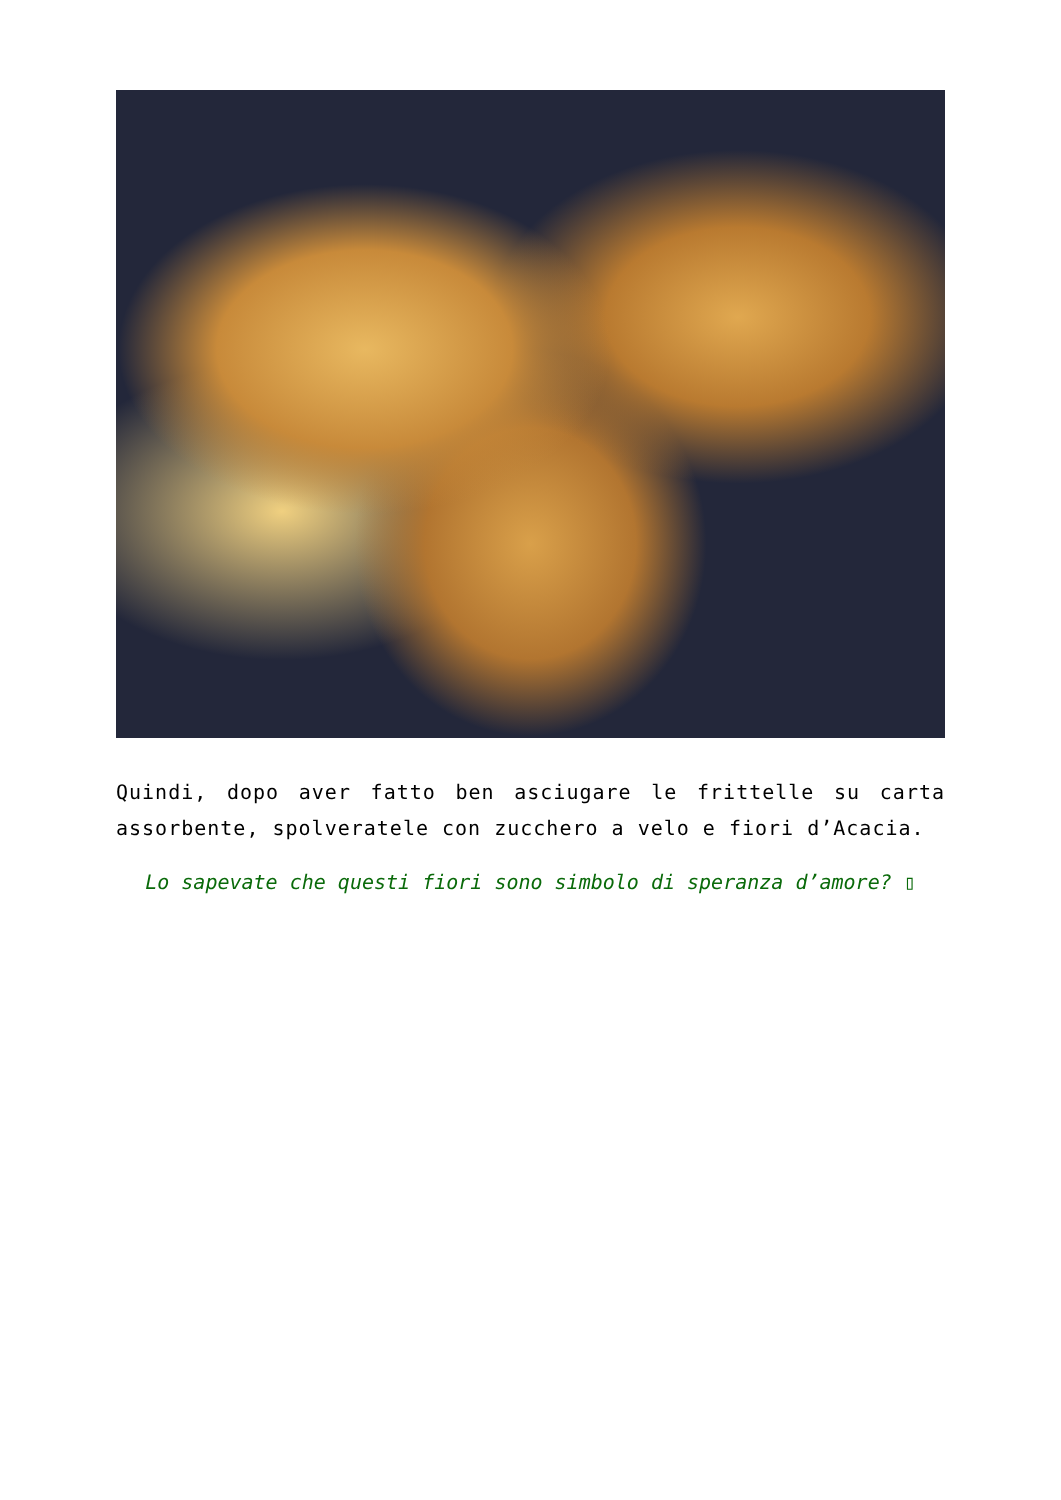Quindi, dopo aver fatto ben asciugare le frittelle su carta assorbente, spolveratele con zucchero a velo e fiori d’Acacia.
Lo sapevate che questi fiori sono simbolo di speranza d’amore? ▯